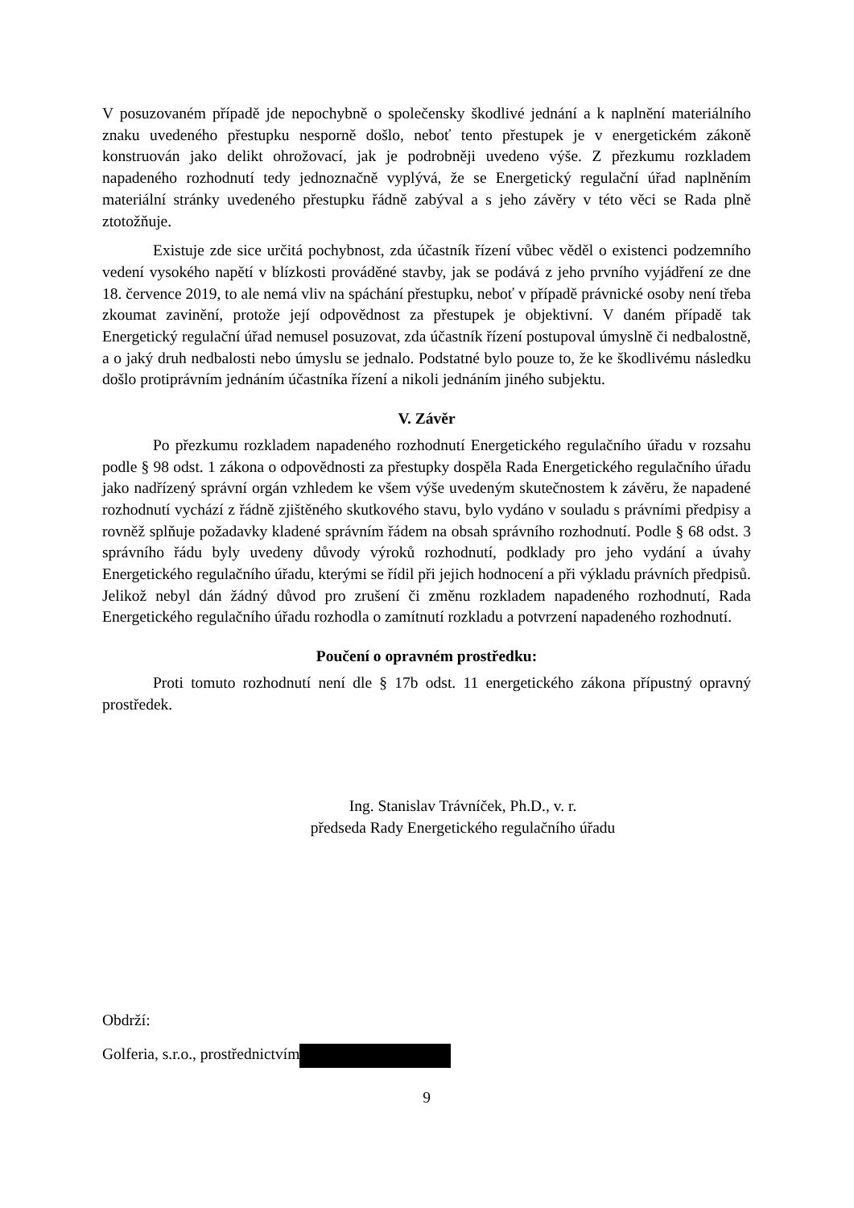V posuzovaném případě jde nepochybně o společensky škodlivé jednání a k naplnění materiálního znaku uvedeného přestupku nesporně došlo, neboť tento přestupek je v energetickém zákoně konstruován jako delikt ohrožovací, jak je podrobněji uvedeno výše. Z přezkumu rozkladem napadeného rozhodnutí tedy jednoznačně vyplývá, že se Energetický regulační úřad naplněním materiální stránky uvedeného přestupku řádně zabýval a s jeho závěry v této věci se Rada plně ztotožňuje.
Existuje zde sice určitá pochybnost, zda účastník řízení vůbec věděl o existenci podzemního vedení vysokého napětí v blízkosti prováděné stavby, jak se podává z jeho prvního vyjádření ze dne 18. července 2019, to ale nemá vliv na spáchání přestupku, neboť v případě právnické osoby není třeba zkoumat zavinění, protože její odpovědnost za přestupek je objektivní. V daném případě tak Energetický regulační úřad nemusel posuzovat, zda účastník řízení postupoval úmyslně či nedbalostně, a o jaký druh nedbalosti nebo úmyslu se jednalo. Podstatné bylo pouze to, že ke škodlivému následku došlo protiprávním jednáním účastníka řízení a nikoli jednáním jiného subjektu.
V. Závěr
Po přezkumu rozkladem napadeného rozhodnutí Energetického regulačního úřadu v rozsahu podle § 98 odst. 1 zákona o odpovědnosti za přestupky dospěla Rada Energetického regulačního úřadu jako nadřízený správní orgán vzhledem ke všem výše uvedeným skutečnostem k závěru, že napadené rozhodnutí vychází z řádně zjištěného skutkového stavu, bylo vydáno v souladu s právními předpisy a rovněž splňuje požadavky kladené správním řádem na obsah správního rozhodnutí. Podle § 68 odst. 3 správního řádu byly uvedeny důvody výroků rozhodnutí, podklady pro jeho vydání a úvahy Energetického regulačního úřadu, kterými se řídil při jejich hodnocení a při výkladu právních předpisů. Jelikož nebyl dán žádný důvod pro zrušení či změnu rozkladem napadeného rozhodnutí, Rada Energetického regulačního úřadu rozhodla o zamítnutí rozkladu a potvrzení napadeného rozhodnutí.
Poučení o opravném prostředku:
Proti tomuto rozhodnutí není dle § 17b odst. 11 energetického zákona přípustný opravný prostředek.
Ing. Stanislav Trávníček, Ph.D., v. r.
předseda Rady Energetického regulačního úřadu
Obdrží:
Golferia, s.r.o., prostřednictvím
9